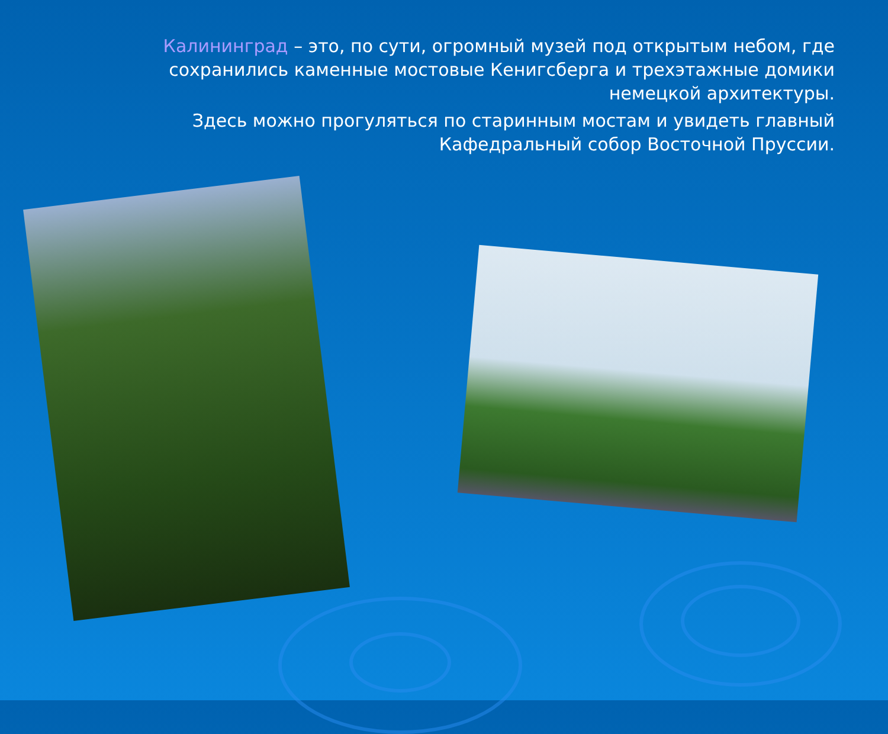Калининград – это, по сути, огромный музей под открытым небом, где сохранились каменные мостовые Кенигсберга и трехэтажные домики немецкой архитектуры.
Здесь можно прогуляться по старинным мостам и увидеть главный Кафедральный собор Восточной Пруссии.